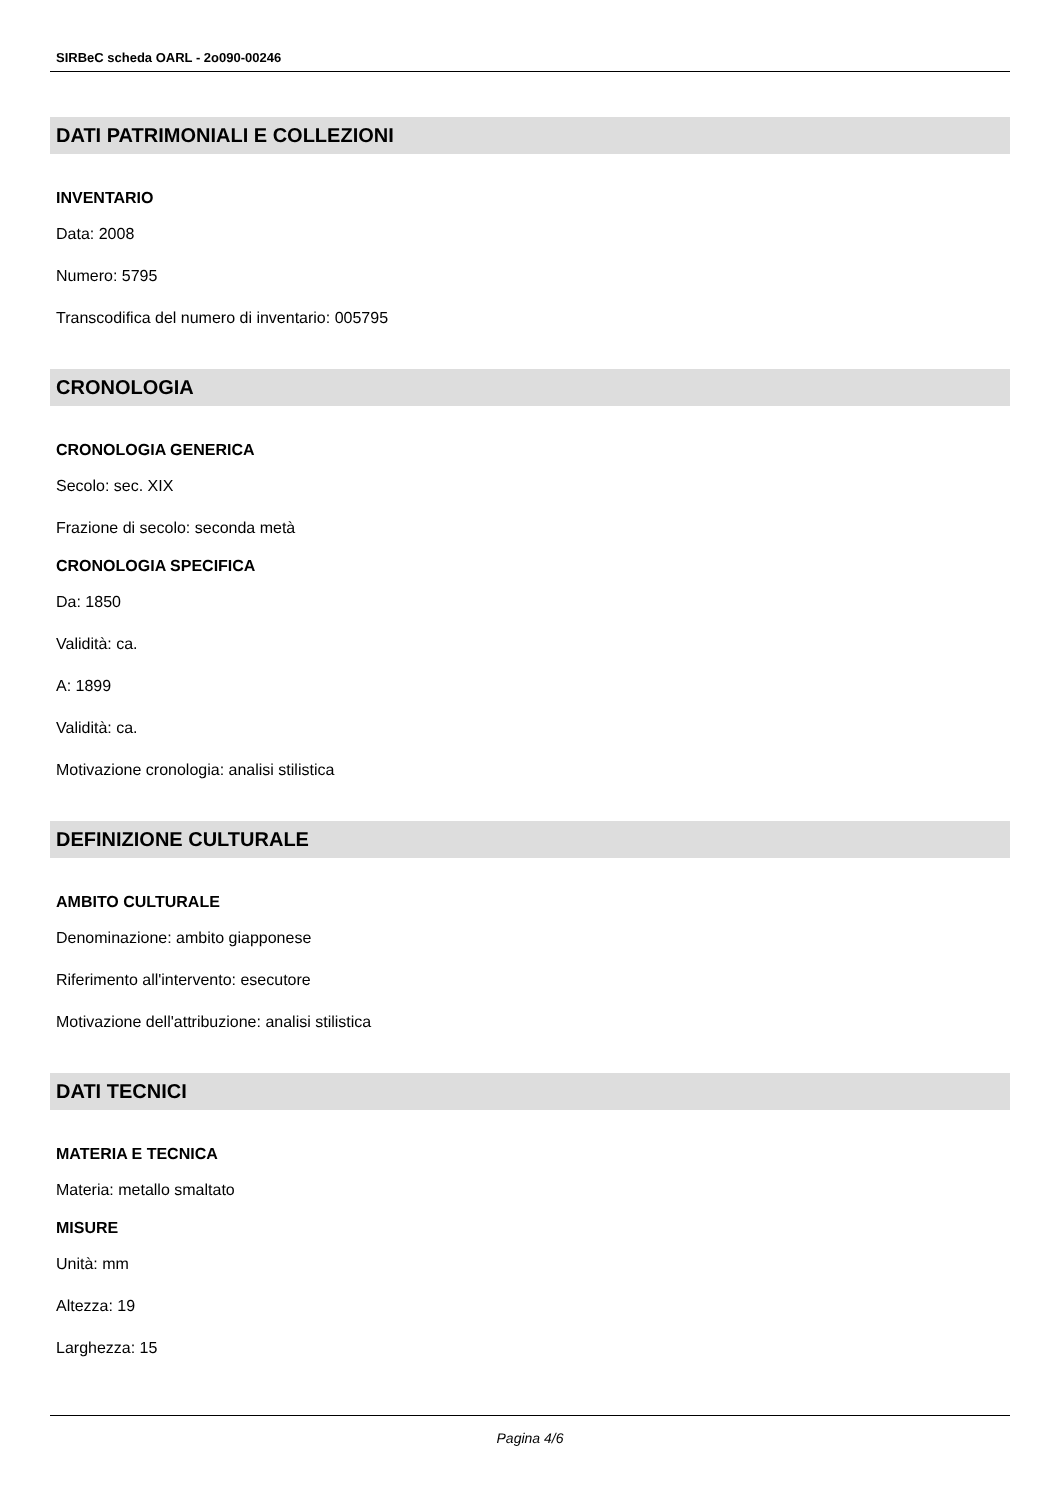SIRBeC scheda OARL - 2o090-00246
DATI PATRIMONIALI E COLLEZIONI
INVENTARIO
Data: 2008
Numero: 5795
Transcodifica del numero di inventario: 005795
CRONOLOGIA
CRONOLOGIA GENERICA
Secolo: sec. XIX
Frazione di secolo: seconda metà
CRONOLOGIA SPECIFICA
Da: 1850
Validità: ca.
A: 1899
Validità: ca.
Motivazione cronologia: analisi stilistica
DEFINIZIONE CULTURALE
AMBITO CULTURALE
Denominazione: ambito giapponese
Riferimento all'intervento: esecutore
Motivazione dell'attribuzione: analisi stilistica
DATI TECNICI
MATERIA E TECNICA
Materia: metallo smaltato
MISURE
Unità: mm
Altezza: 19
Larghezza: 15
Pagina 4/6